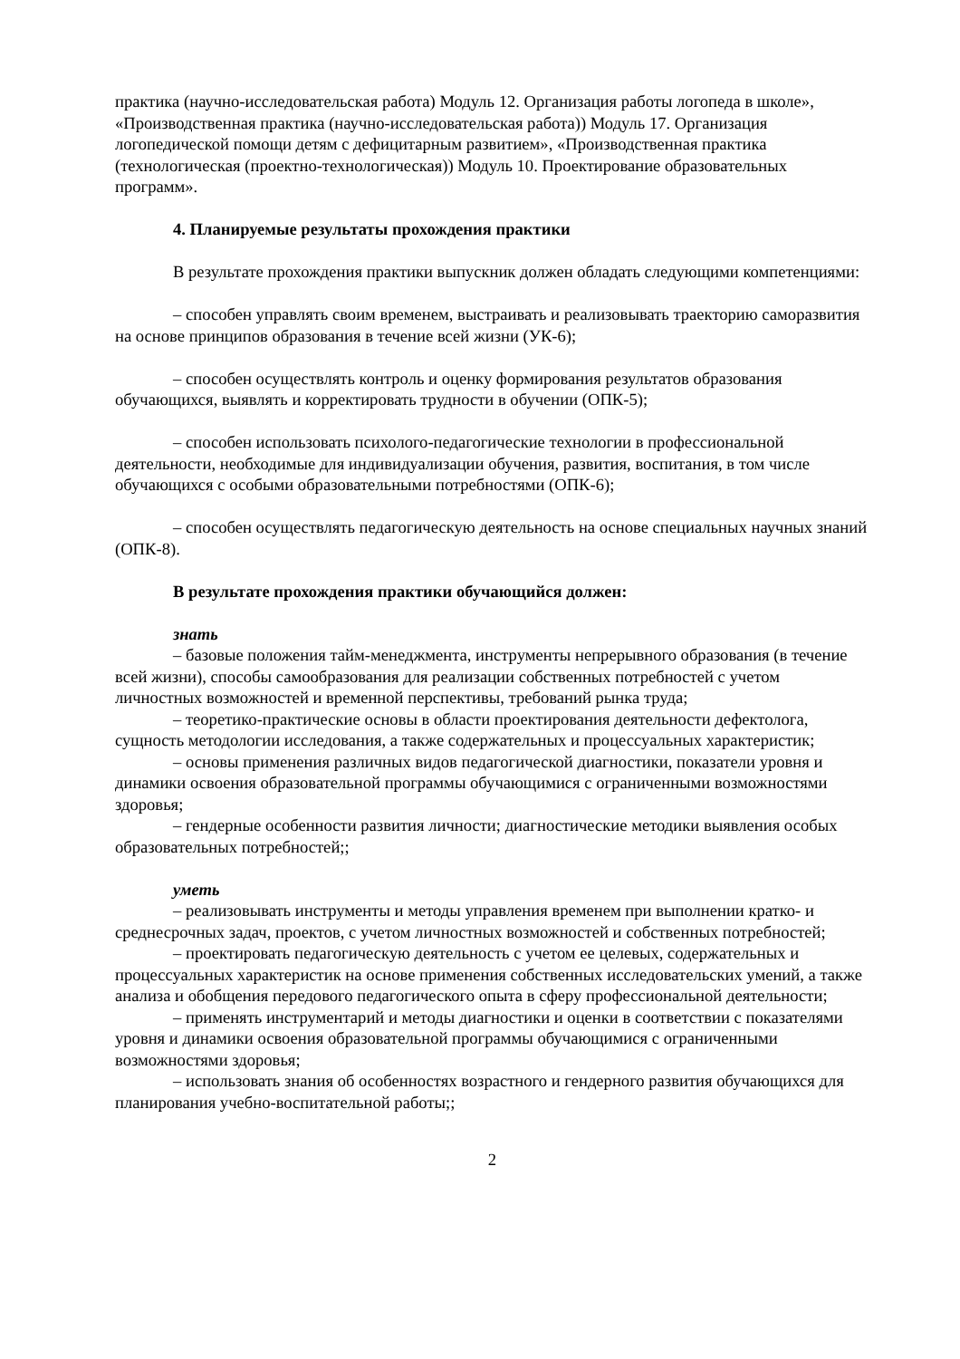практика (научно-исследовательская работа) Модуль 12. Организация работы логопеда в школе», «Производственная практика (научно-исследовательская работа)) Модуль 17. Организация логопедической помощи детям с дефицитарным развитием», «Производственная практика (технологическая (проектно-технологическая)) Модуль 10. Проектирование образовательных программ».
4. Планируемые результаты прохождения практики
В результате прохождения практики выпускник должен обладать следующими компетенциями:
– способен управлять своим временем, выстраивать и реализовывать траекторию саморазвития на основе принципов образования в течение всей жизни (УК-6);
– способен осуществлять контроль и оценку формирования результатов образования обучающихся, выявлять и корректировать трудности в обучении (ОПК-5);
– способен использовать психолого-педагогические технологии в профессиональной деятельности, необходимые для индивидуализации обучения, развития, воспитания, в том числе обучающихся с особыми образовательными потребностями (ОПК-6);
– способен осуществлять педагогическую деятельность на основе специальных научных знаний (ОПК-8).
В результате прохождения практики обучающийся должен:
знать
– базовые положения тайм-менеджмента, инструменты непрерывного образования (в течение всей жизни), способы самообразования для реализации собственных потребностей с учетом личностных возможностей и временной перспективы, требований рынка труда;
– теоретико-практические основы в области проектирования деятельности дефектолога, сущность методологии исследования, а также содержательных и процессуальных характеристик;
– основы применения различных видов педагогической диагностики, показатели уровня и динамики освоения образовательной программы обучающимися с ограниченными возможностями здоровья;
– гендерные особенности развития личности; диагностические методики выявления особых образовательных потребностей;;
уметь
– реализовывать инструменты и методы управления временем при выполнении кратко- и среднесрочных задач, проектов, с учетом личностных возможностей и собственных потребностей;
– проектировать педагогическую деятельность с учетом ее целевых, содержательных и процессуальных характеристик на основе применения собственных исследовательских умений, а также анализа и обобщения передового педагогического опыта в сферу профессиональной деятельности;
– применять инструментарий и методы диагностики и оценки в соответствии с показателями уровня и динамики освоения образовательной программы обучающимися с ограниченными возможностями здоровья;
– использовать знания об особенностях возрастного и гендерного развития обучающихся для планирования учебно-воспитательной работы;;
2